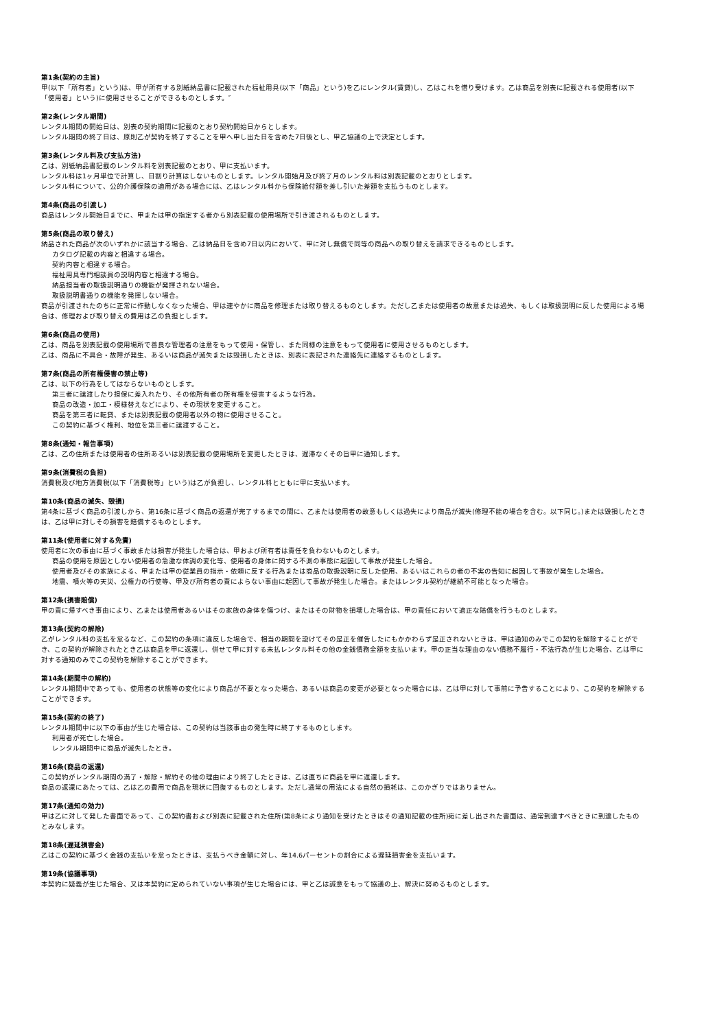第1条(契約の主旨)
甲(以下「所有者」という)は、甲が所有する別紙納品書に記載された福祉用具(以下「商品」という)を乙にレンタル(賃貸)し、乙はこれを借り受けます。乙は商品を別表に記載される使用者(以下「使用者」という)に使用させることができるものとします。″
第2条(レンタル期間)
レンタル期間の開始日は、別表の契約期間に記載のとおり契約開始日からとします。
レンタル期間の終了日は、原則乙が契約を終了することを甲へ申し出た日を含めた7日後とし、甲乙協議の上で決定とします。
第3条(レンタル料及び支払方法)
乙は、別紙納品書記載のレンタル料を別表記載のとおり、甲に支払います。
レンタル料は1ヶ月単位で計算し、日割り計算はしないものとします。レンタル開始月及び終了月のレンタル料は別表記載のとおりとします。
レンタル料について、公的介護保険の適用がある場合には、乙はレンタル料から保険給付額を差し引いた差額を支払うものとします。
第4条(商品の引渡し)
商品はレンタル開始日までに、甲または甲の指定する者から別表記載の使用場所で引き渡されるものとします。
第5条(商品の取り替え)
納品された商品が次のいずれかに該当する場合、乙は納品日を含め7日以内において、甲に対し無償で同等の商品への取り替えを請求できるものとします。
カタログ記載の内容と相違する場合。
契約内容と相違する場合。
福祉用具専門相談員の説明内容と相違する場合。
納品担当者の取扱説明通りの機能が発揮されない場合。
取扱説明書通りの機能を発揮しない場合。
商品が引渡されたのちに正常に作動しなくなった場合、甲は速やかに商品を修理または取り替えるものとします。ただし乙または使用者の故意または過失、もしくは取扱説明に反した使用による場合は、修理および取り替えの費用は乙の負担とします。
第6条(商品の使用)
乙は、商品を別表記載の使用場所で善良な管理者の注意をもって使用・保管し、また同様の注意をもって使用者に使用させるものとします。
乙は、商品に不具合・故障が発生、あるいは商品が滅失または毀損したときは、別表に表記された連絡先に連絡するものとします。
第7条(商品の所有権侵害の禁止等)
乙は、以下の行為をしてはならないものとします。
第三者に譲渡したり担保に差入れたり、その他所有者の所有権を侵害するような行為。
商品の改造・加工・模様替えなどにより、その現状を変更すること。
商品を第三者に転貸、または別表記載の使用者以外の物に使用させること。
この契約に基づく権利、地位を第三者に譲渡すること。
第8条(通知・報告事項)
乙は、乙の住所または使用者の住所あるいは別表記載の使用場所を変更したときは、遅滞なくその旨甲に通知します。
第9条(消費税の負担)
消費税及び地方消費税(以下「消費税等」という)は乙が負担し、レンタル料とともに甲に支払います。
第10条(商品の滅失、毀損)
第4条に基づく商品の引渡しから、第16条に基づく商品の返還が完了するまでの間に、乙または使用者の故意もしくは過失により商品が滅失(修理不能の場合を含む。以下同じ。)または毀損したときは、乙は甲に対しその損害を賠償するものとします。
第11条(使用者に対する免責)
使用者に次の事由に基づく事故または損害が発生した場合は、甲および所有者は責任を負わないものとします。
商品の使用を原因としない使用者の急激な体調の変化等、使用者の身体に関する不測の事態に起因して事故が発生した場合。
使用者及びその家族による、甲または甲の従業員の指示・依頼に反する行為または商品の取扱説明に反した使用、あるいはこれらの者の不実の告知に起因して事故が発生した場合。
地震、噴火等の天災、公権力の行使等、甲及び所有者の責によらない事由に起因して事故が発生した場合。またはレンタル契約が継続不可能となった場合。
第12条(損害賠償)
甲の責に帰すべき事由により、乙または使用者あるいはその家族の身体を傷つけ、またはその財物を損壊した場合は、甲の責任において適正な賠償を行うものとします。
第13条(契約の解除)
乙がレンタル料の支払を怠るなど、この契約の条項に違反した場合で、相当の期間を設けてその是正を催告したにもかかわらず是正されないときは、甲は通知のみでこの契約を解除することができ、この契約が解除されたとき乙は商品を甲に返還し、併せて甲に対する未払レンタル料その他の金銭債務全額を支払います。甲の正当な理由のない債務不履行・不法行為が生じた場合、乙は甲に対する通知のみでこの契約を解除することができます。
第14条(期間中の解約)
レンタル期間中であっても、使用者の状態等の変化により商品が不要となった場合、あるいは商品の変更が必要となった場合には、乙は甲に対して事前に予告することにより、この契約を解除することができます。
第15条(契約の終了)
レンタル期間中に以下の事由が生じた場合は、この契約は当該事由の発生時に終了するものとします。
利用者が死亡した場合。
レンタル期間中に商品が滅失したとき。
第16条(商品の返還)
この契約がレンタル期間の満了・解除・解約その他の理由により終了したときは、乙は直ちに商品を甲に返還します。
商品の返還にあたっては、乙は乙の費用で商品を現状に回復するものとします。ただし通常の用法による自然の損耗は、このかぎりではありません。
第17条(通知の効力)
甲は乙に対して発した書面であって、この契約書および別表に記載された住所(第8条により通知を受けたときはその通知記載の住所)宛に差し出された書面は、通常到達すべきときに到達したものとみなします。
第18条(遅延損害金)
乙はこの契約に基づく金銭の支払いを怠ったときは、支払うべき金額に対し、年14.6パーセントの割合による遅延損害金を支払います。
第19条(協議事項)
本契約に疑義が生じた場合、又は本契約に定められていない事項が生じた場合には、甲と乙は誠意をもって協議の上、解決に努めるものとします。